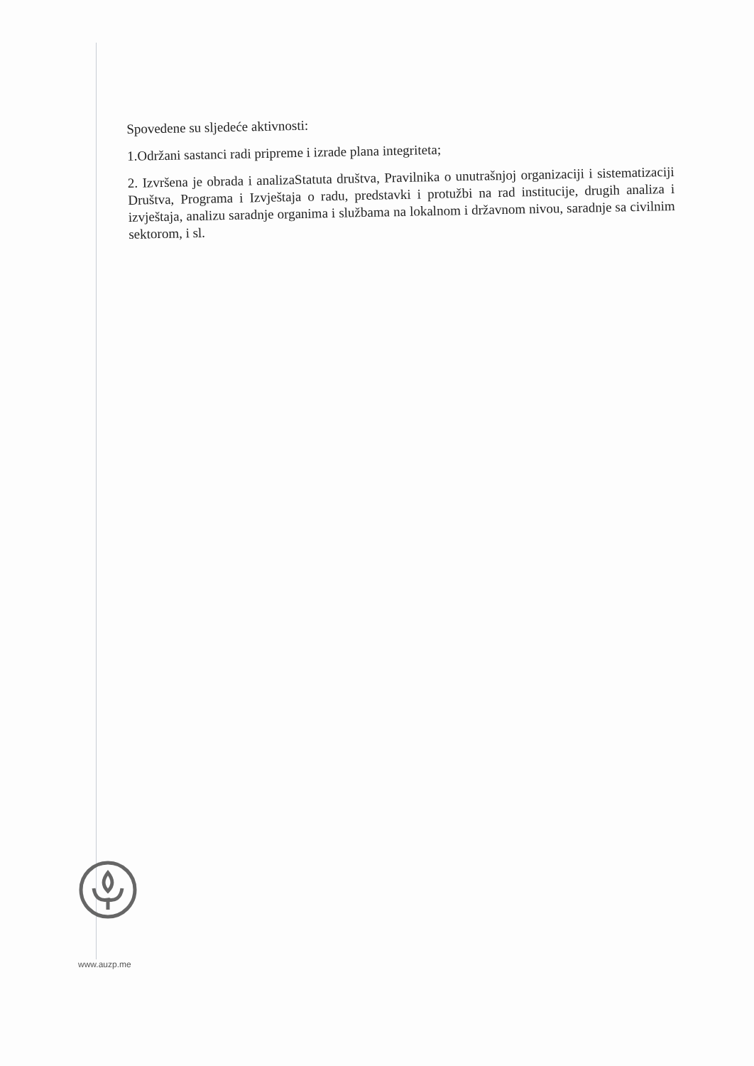Spovedene su sljedeće aktivnosti:
1.Održani sastanci radi pripreme i izrade plana integriteta;
2. Izvršena je obrada i analizaStatuta društva, Pravilnika o unutrašnjoj organizaciji i sistematizaciji Društva, Programa i Izvještaja o radu, predstavki i protužbi na rad institucije, drugih analiza i izvještaja, analizu saradnje organima i službama na lokalnom i državnom nivou, saradnje sa civilnim sektorom, i sl.
www.auzp.me